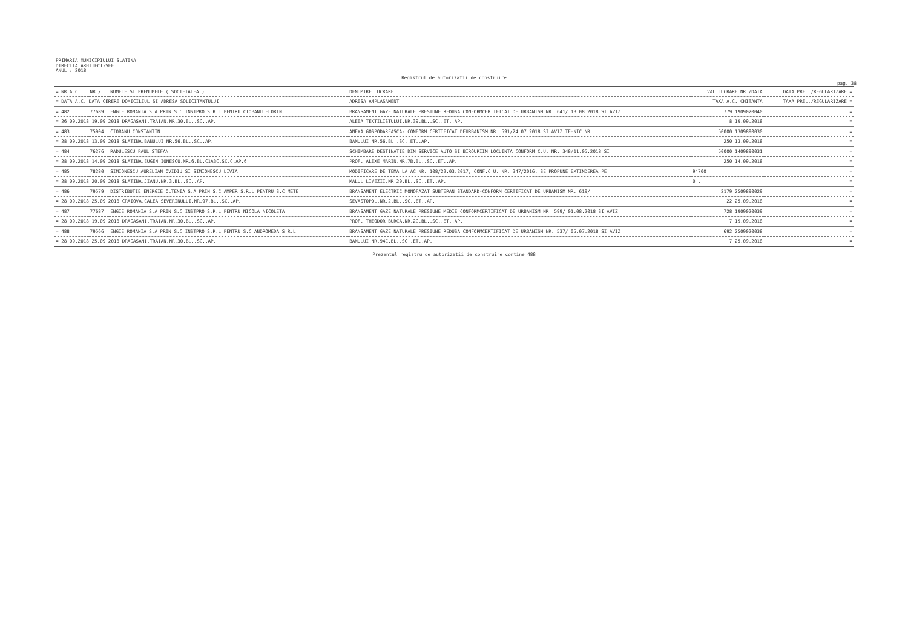PRIMARIA MUNICIPIULUI SLATINA
DIRECTIA ARHITECT-SEF
ANUL : 2018
Registrul de autorizatii de construire
pag. 38
| = NR.A.C. | NR./ | NUMELE SI PRENUMELE ( SOCIETATEA ) | DENUMIRE LUCRARE | VAL.LUCRARE NR./DATA | DATA PREL./REGULARIZARE = |
| --- | --- | --- | --- | --- | --- |
| = DATA A.C. DATA CERERE DOMICILIUL SI ADRESA SOLICITANTULUI | | | ADRESA AMPLASAMENT | TAXA A.C. CHITANTA | TAXA PREL./REGULARIZARE = |
| = 482 | 77689 | ENGIE ROMANIA S.A PRIN S.C INSTPRO S.R.L PENTRU CIOBANU FLORIN | BRANSAMENT GAZE NATURALE PRESIUNE REDUSA CONFORMCERTIFICAT DE URBANISM NR. 641/ 13.08.2018 SI AVIZ | 779 1909020040 | = |
| = 26.09.2018 19.09.2018 DRAGASANI,TRAIAN,NR.30,BL.,SC.,AP. | | | ALEEA TEXTILISTULUI,NR.39,BL.,SC.,ET.,AP. | 8 19.09.2018 | = |
| = 483 | 75904 | CIOBANU CONSTANTIN | ANEXA GOSPODAREASCA- CONFORM CERTIFICAT DEURBANISM NR. 591/24.07.2018 SI AVIZ TEHNIC NR. | 50000 1309890030 | = |
| = 28.09.2018 13.09.2018 SLATINA,BANULUI,NR.56,BL.,SC.,AP. | | | BANULUI,NR.56,BL.,SC.,ET.,AP. | 250 13.09.2018 | = |
| = 484 | 76276 | RADULESCU PAUL STEFAN | SCHIMBARE DESTINATIE DIN SERVICE AUTO SI BIROURIIN LOCUINTA CONFORM C.U. NR. 348/11.05.2018 SI | 50000 1409890031 | = |
| = 28.09.2018 14.09.2018 SLATINA,EUGEN IONESCU,NR.6,BL.C1ABC,SC.C,AP.6 | | | PROF. ALEXE MARIN,NR.7B,BL.,SC.,ET.,AP. | 250 14.09.2018 | = |
| = 485 | 78280 | SIMIONESCU AURELIAN OVIDIU SI SIMIONESCU LIVIA | MODIFICARE DE TEMA LA AC NR. 108/22.03.2017, CONF.C.U. NR. 347/2016. SE PROPUNE EXTINDEREA PE | 94700 | = |
| = 28.09.2018 20.09.2018 SLATINA,JIANU,NR.3,BL.,SC.,AP. | | | MALUL LIVEZII,NR.20,BL.,SC.,ET.,AP. | 0 . . | = |
| = 486 | 79579 | DISTRIBUTIE ENERGIE OLTENIA S.A PRIN S.C AMPER S.R.L PENTRU S.C METE | BRANSAMENT ELECTRIC MONOFAZAT SUBTERAN STANDARD-CONFORM CERTIFICAT DE URBANISM NR. 619/ | 2179 2509890029 | = |
| = 28.09.2018 25.09.2018 CRAIOVA,CALEA SEVERINULUI,NR.97,BL.,SC.,AP. | | | SEVASTOPOL,NR.2,BL.,SC.,ET.,AP. | 22 25.09.2018 | = |
| = 487 | 77687 | ENGIE ROMANIA S.A PRIN S.C INSTPRO S.R.L PENTRU NICOLA NICOLETA | BRANSAMENT GAZE NATURALE PRESIUNE MEDIE CONFORMCERTIFICAT DE URBANISM NR. 599/ 01.08.2018 SI AVIZ | 728 1909020039 | = |
| = 28.09.2018 19.09.2018 DRAGASANI,TRAIAN,NR.30,BL.,SC.,AP. | | | PROF. THEODOR BURCA,NR.2G,BL.,SC.,ET.,AP. | 7 19.09.2018 | = |
| = 488 | 79566 | ENGIE ROMANIA S.A PRIN S.C INSTPRO S.R.L PENTRU S.C ANDROMEDA S.R.L | BRANSAMENT GAZE NATURALE PRESIUNE REDUSA CONFORMCERTIFICAT DE URBANISM NR. 537/ 05.07.2018 SI AVIZ | 692 2509020038 | = |
| = 28.09.2018 25.09.2018 DRAGASANI,TRAIAN,NR.30,BL.,SC.,AP. | | | BANULUI,NR.94C,BL.,SC.,ET.,AP. | 7 25.09.2018 | = |
Prezentul registru de autorizatii de construire contine 488